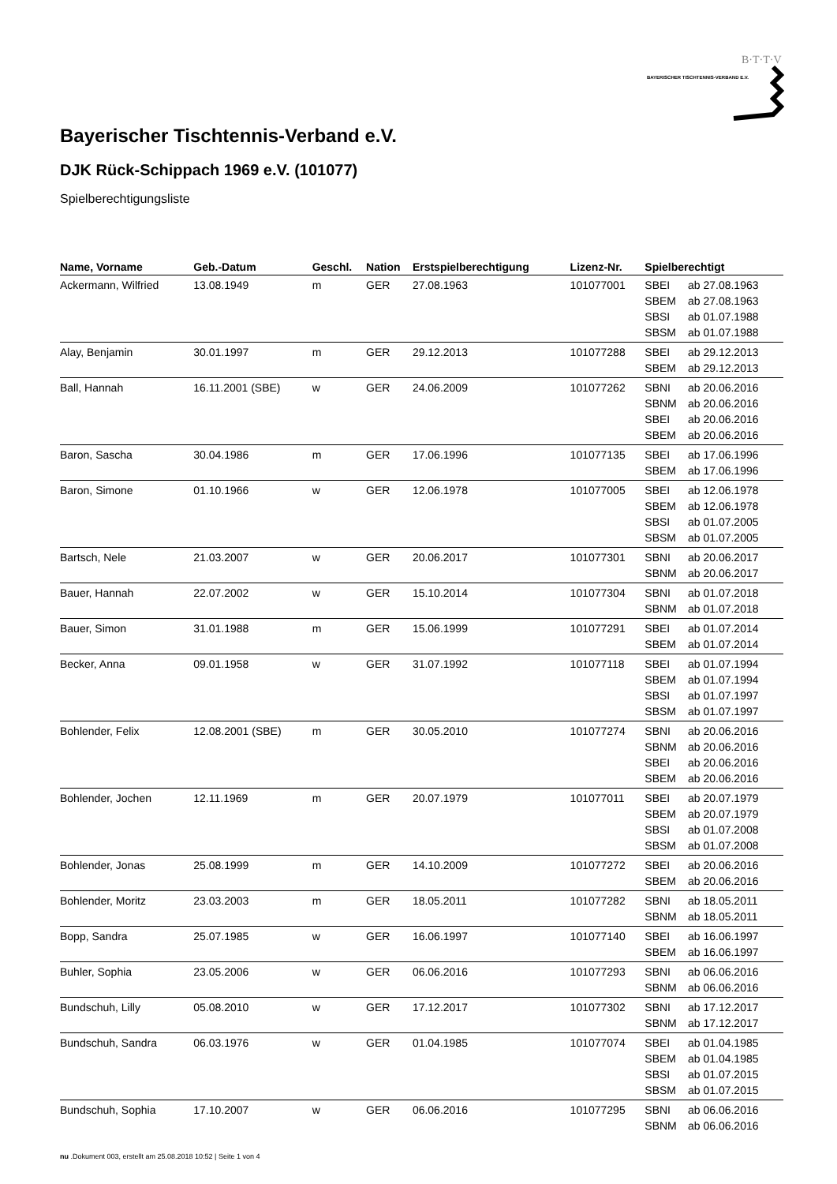BAYERISCHER TISCHTENNIS-VERBAND E.V.
B·T·T·V
Bayerischer Tischtennis-Verband e.V.
DJK Rück-Schippach 1969 e.V. (101077)
Spielberechtigungsliste
| Name, Vorname | Geb.-Datum | Geschl. | Nation | Erstspielberechtigung | Lizenz-Nr. | Spielberechtigt | |
| --- | --- | --- | --- | --- | --- | --- | --- |
| Ackermann, Wilfried | 13.08.1949 | m | GER | 27.08.1963 | 101077001 | SBEI SBEM SBSI SBSM | ab 27.08.1963 ab 27.08.1963 ab 01.07.1988 ab 01.07.1988 |
| Alay, Benjamin | 30.01.1997 | m | GER | 29.12.2013 | 101077288 | SBEI SBEM | ab 29.12.2013 ab 29.12.2013 |
| Ball, Hannah | 16.11.2001 (SBE) | w | GER | 24.06.2009 | 101077262 | SBNI SBNM SBEI SBEM | ab 20.06.2016 ab 20.06.2016 ab 20.06.2016 ab 20.06.2016 |
| Baron, Sascha | 30.04.1986 | m | GER | 17.06.1996 | 101077135 | SBEI SBEM | ab 17.06.1996 ab 17.06.1996 |
| Baron, Simone | 01.10.1966 | w | GER | 12.06.1978 | 101077005 | SBEI SBEM SBSI SBSM | ab 12.06.1978 ab 12.06.1978 ab 01.07.2005 ab 01.07.2005 |
| Bartsch, Nele | 21.03.2007 | w | GER | 20.06.2017 | 101077301 | SBNI SBNM | ab 20.06.2017 ab 20.06.2017 |
| Bauer, Hannah | 22.07.2002 | w | GER | 15.10.2014 | 101077304 | SBNI SBNM | ab 01.07.2018 ab 01.07.2018 |
| Bauer, Simon | 31.01.1988 | m | GER | 15.06.1999 | 101077291 | SBEI SBEM | ab 01.07.2014 ab 01.07.2014 |
| Becker, Anna | 09.01.1958 | w | GER | 31.07.1992 | 101077118 | SBEI SBEM SBSI SBSM | ab 01.07.1994 ab 01.07.1994 ab 01.07.1997 ab 01.07.1997 |
| Bohlender, Felix | 12.08.2001 (SBE) | m | GER | 30.05.2010 | 101077274 | SBNI SBNM SBEI SBEM | ab 20.06.2016 ab 20.06.2016 ab 20.06.2016 ab 20.06.2016 |
| Bohlender, Jochen | 12.11.1969 | m | GER | 20.07.1979 | 101077011 | SBEI SBEM SBSI SBSM | ab 20.07.1979 ab 20.07.1979 ab 01.07.2008 ab 01.07.2008 |
| Bohlender, Jonas | 25.08.1999 | m | GER | 14.10.2009 | 101077272 | SBEI SBEM | ab 20.06.2016 ab 20.06.2016 |
| Bohlender, Moritz | 23.03.2003 | m | GER | 18.05.2011 | 101077282 | SBNI SBNM | ab 18.05.2011 ab 18.05.2011 |
| Bopp, Sandra | 25.07.1985 | w | GER | 16.06.1997 | 101077140 | SBEI SBEM | ab 16.06.1997 ab 16.06.1997 |
| Buhler, Sophia | 23.05.2006 | w | GER | 06.06.2016 | 101077293 | SBNI SBNM | ab 06.06.2016 ab 06.06.2016 |
| Bundschuh, Lilly | 05.08.2010 | w | GER | 17.12.2017 | 101077302 | SBNI SBNM | ab 17.12.2017 ab 17.12.2017 |
| Bundschuh, Sandra | 06.03.1976 | w | GER | 01.04.1985 | 101077074 | SBEI SBEM SBSI SBSM | ab 01.04.1985 ab 01.04.1985 ab 01.07.2015 ab 01.07.2015 |
| Bundschuh, Sophia | 17.10.2007 | w | GER | 06.06.2016 | 101077295 | SBNI SBNM | ab 06.06.2016 ab 06.06.2016 |
nu .Dokument 003, erstellt am 25.08.2018 10:52 | Seite 1 von 4